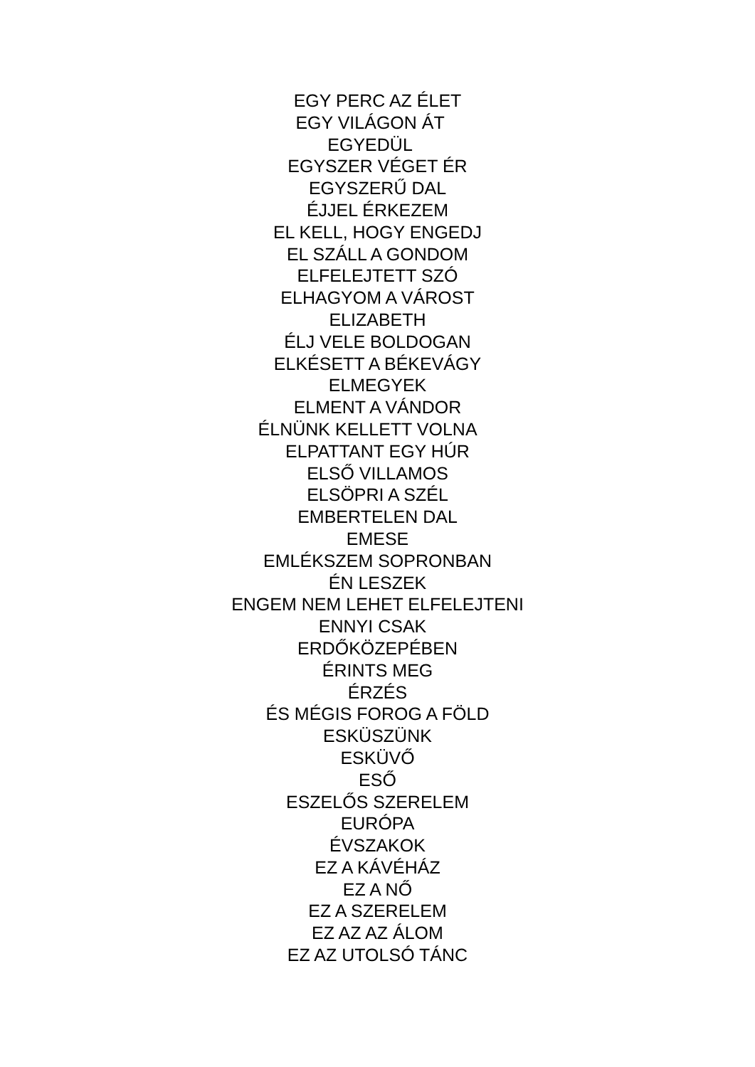EGY PERC AZ ÉLET
EGY VILÁGON ÁT
EGYEDÜL
EGYSZER VÉGET ÉR
EGYSZERŰ DAL
ÉJJEL ÉRKEZEM
EL KELL, HOGY ENGEDJ
EL SZÁLL A GONDOM
ELFELEJTETT SZÓ
ELHAGYOM A VÁROST
ELIZABETH
ÉLJ VELE BOLDOGAN
ELKÉSETT A BÉKEVÁGY
ELMEGYEK
ELMENT A VÁNDOR
ÉLNÜNK KELLETT VOLNA
ELPATTANT EGY HÚR
ELSŐ VILLAMOS
ELSÖPRI A SZÉL
EMBERTELEN DAL
EMESE
EMLÉKSZEM SOPRONBAN
ÉN LESZEK
ENGEM NEM LEHET ELFELEJTENI
ENNYI CSAK
ERDŐKÖZEPÉBEN
ÉRINTS MEG
ÉRZÉS
ÉS MÉGIS FOROG A FÖLD
ESKÜSZÜNK
ESKÜVŐ
ESŐ
ESZELŐS SZERELEM
EURÓPA
ÉVSZAKOK
EZ A KÁVÉHÁZ
EZ A NŐ
EZ A SZERELEM
EZ AZ AZ ÁLOM
EZ AZ UTOLSÓ TÁNC